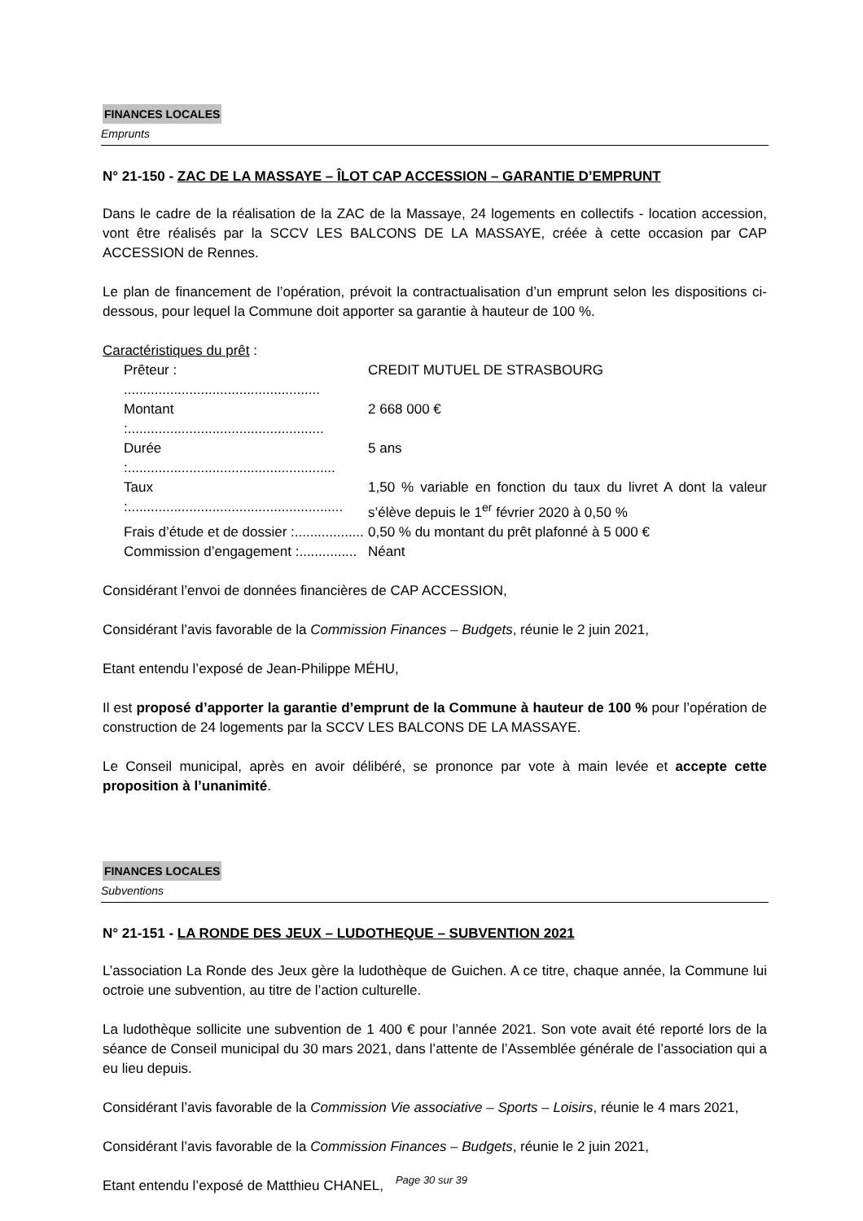FINANCES LOCALES
Emprunts
N° 21-150 - ZAC DE LA MASSAYE – ÎLOT CAP ACCESSION – GARANTIE D’EMPRUNT
Dans le cadre de la réalisation de la ZAC de la Massaye, 24 logements en collectifs - location accession, vont être réalisés par la SCCV LES BALCONS DE LA MASSAYE, créée à cette occasion par CAP ACCESSION de Rennes.
Le plan de financement de l’opération, prévoit la contractualisation d’un emprunt selon les dispositions ci-dessous, pour lequel la Commune doit apporter sa garantie à hauteur de 100 %.
Caractéristiques du prêt :
Prêteur : ...................................................
CREDIT MUTUEL DE STRASBOURG
Montant :...................................................
2 668 000 €
Durée :......................................................
5 ans
Taux :........................................................
1,50 % variable en fonction du taux du livret A dont la valeur s’élève depuis le 1<sup>er</sup> février 2020 à 0,50 %
Frais d’étude et de dossier :..................
0,50 % du montant du prêt plafonné à 5 000 €
Commission d’engagement :...............
Néant
Considérant l’envoi de données financières de CAP ACCESSION,
Considérant l’avis favorable de la Commission Finances – Budgets, réunie le 2 juin 2021,
Etant entendu l’exposé de Jean-Philippe MÉHU,
Il est proposé d’apporter la garantie d’emprunt de la Commune à hauteur de 100 % pour l’opération de construction de 24 logements par la SCCV LES BALCONS DE LA MASSAYE.
Le Conseil municipal, après en avoir délibéré, se prononce par vote à main levée et accepte cette proposition à l’unanimité.
FINANCES LOCALES
Subventions
N° 21-151 - LA RONDE DES JEUX – LUDOTHEQUE – SUBVENTION 2021
L’association La Ronde des Jeux gère la ludothèque de Guichen. A ce titre, chaque année, la Commune lui octroie une subvention, au titre de l’action culturelle.
La ludothèque sollicite une subvention de 1 400 € pour l’année 2021. Son vote avait été reporté lors de la séance de Conseil municipal du 30 mars 2021, dans l’attente de l’Assemblée générale de l’association qui a eu lieu depuis.
Considérant l’avis favorable de la Commission Vie associative – Sports – Loisirs, réunie le 4 mars 2021,
Considérant l’avis favorable de la Commission Finances – Budgets, réunie le 2 juin 2021,
Etant entendu l’exposé de Matthieu CHANEL,
Page 30 sur 39